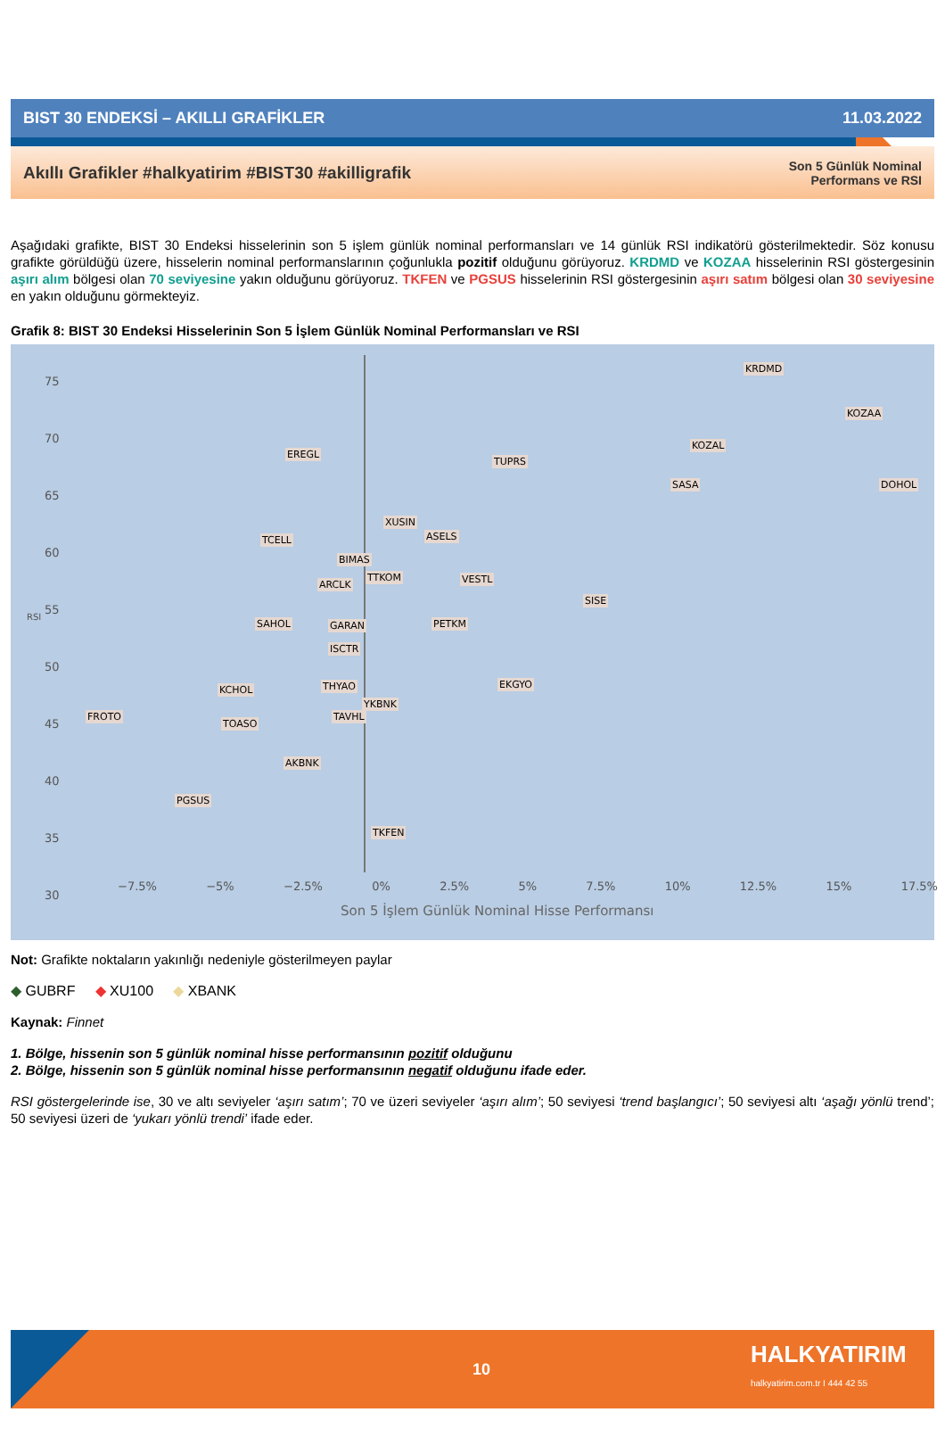BIST 30 ENDEKSİ – AKILLI GRAFİKLER 11.03.2022
Akıllı Grafikler #halkyatirim #BIST30 #akilligrafik Son 5 Günlük Nominal
Performans ve RSI
Aşağıdaki grafikte, BIST 30 Endeksi hisselerinin son 5 işlem günlük nominal performansları ve 14 günlük RSI indikatörü gösterilmektedir. Söz konusu grafikte görüldüğü üzere, hisselerin nominal performanslarının çoğunlukla pozitif olduğunu görüyoruz. KRDMD ve KOZAA hisselerinin RSI göstergesinin aşırı alım bölgesi olan 70 seviyesine yakın olduğunu görüyoruz. TKFEN ve PGSUS hisselerinin RSI göstergesinin aşırı satım bölgesi olan 30 seviyesine en yakın olduğunu görmekteyiz.
Grafik 8: BIST 30 Endeksi Hisselerinin Son 5 İşlem Günlük Nominal Performansları ve RSI
KRDMD
KOZAA
KOZAL
EREGL
TUPRS
SASA DOHOL
XUSIN
TCELL ASELS
BIMAS
TTKOM
ARCLK VESTL
SISE
SAHOL GARAN PETKM
ISCTR
EKGYO
KCHOL THYAO
YKBNK
FROTO TAVHL
TOASO
AKBNK
PGSUS
TKFEN
75
70
65
60
55
50
45
40
35
30
−7.5% −5% −2.5% 0% 2.5% 5% 7.5% 10% 12.5% 15% 17.5%
Son 5 İşlem Günlük Nominal Hisse Performansı
RSI
Not: Grafikte noktaların yakınlığı nedeniyle gösterilmeyen paylar
◆ GUBRF ◆ XU100 ◆ XBANK
Kaynak: Finnet
1. Bölge, hissenin son 5 günlük nominal hisse performansının pozitif olduğunu
2. Bölge, hissenin son 5 günlük nominal hisse performansının negatif olduğunu ifade eder.
RSI göstergelerinde ise, 30 ve altı seviyeler ‘aşırı satım’; 70 ve üzeri seviyeler ‘aşırı alım’; 50 seviyesi ‘trend başlangıcı’; 50 seviyesi altı ‘aşağı yönlü trend’; 50 seviyesi üzeri de ‘yukarı yönlü trendi’ ifade eder.
10
HALKYATIRIM
halkyatirim.com.tr I 444 42 55